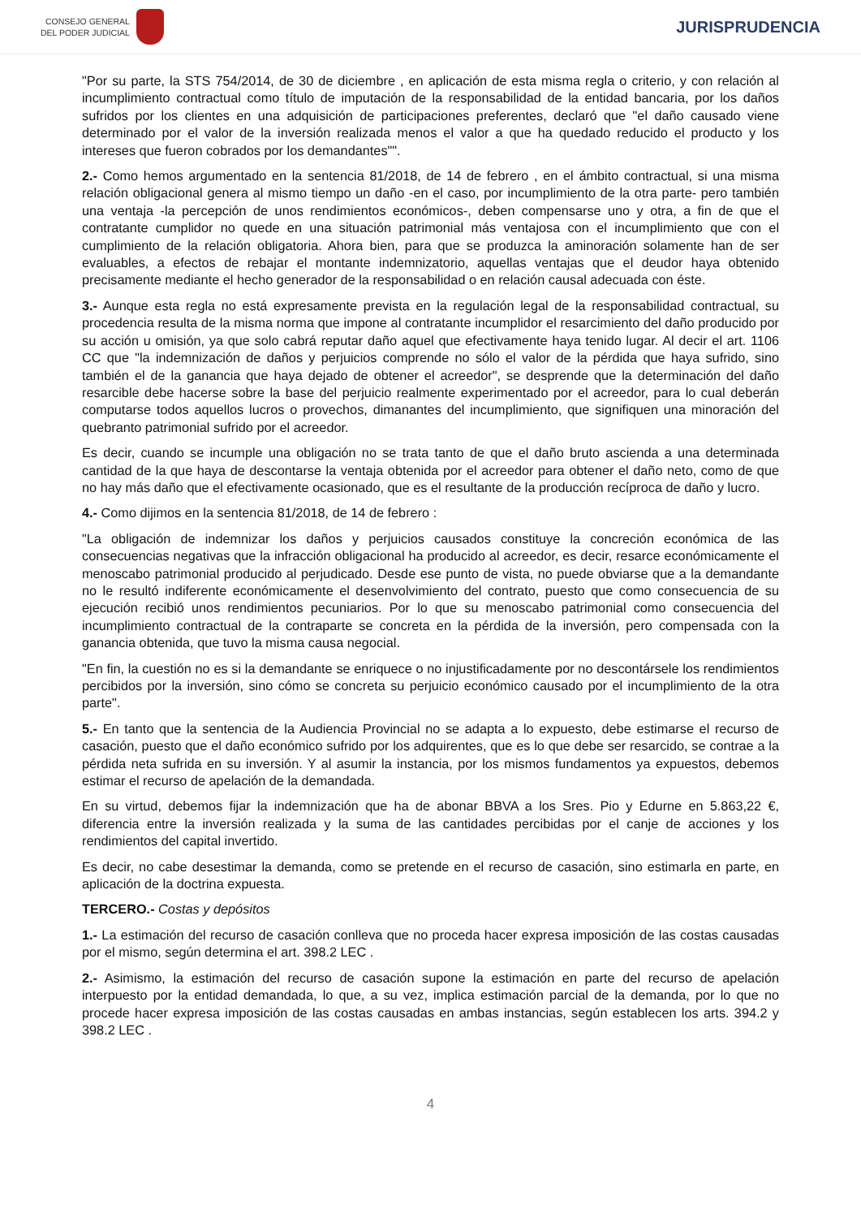CONSEJO GENERAL
DEL PODER JUDICIAL
JURISPRUDENCIA
"Por su parte, la STS 754/2014, de 30 de diciembre , en aplicación de esta misma regla o criterio, y con relación al incumplimiento contractual como título de imputación de la responsabilidad de la entidad bancaria, por los daños sufridos por los clientes en una adquisición de participaciones preferentes, declaró que "el daño causado viene determinado por el valor de la inversión realizada menos el valor a que ha quedado reducido el producto y los intereses que fueron cobrados por los demandantes"".
2.- Como hemos argumentado en la sentencia 81/2018, de 14 de febrero , en el ámbito contractual, si una misma relación obligacional genera al mismo tiempo un daño -en el caso, por incumplimiento de la otra parte- pero también una ventaja -la percepción de unos rendimientos económicos-, deben compensarse uno y otra, a fin de que el contratante cumplidor no quede en una situación patrimonial más ventajosa con el incumplimiento que con el cumplimiento de la relación obligatoria. Ahora bien, para que se produzca la aminoración solamente han de ser evaluables, a efectos de rebajar el montante indemnizatorio, aquellas ventajas que el deudor haya obtenido precisamente mediante el hecho generador de la responsabilidad o en relación causal adecuada con éste.
3.- Aunque esta regla no está expresamente prevista en la regulación legal de la responsabilidad contractual, su procedencia resulta de la misma norma que impone al contratante incumplidor el resarcimiento del daño producido por su acción u omisión, ya que solo cabrá reputar daño aquel que efectivamente haya tenido lugar. Al decir el art. 1106 CC que "la indemnización de daños y perjuicios comprende no sólo el valor de la pérdida que haya sufrido, sino también el de la ganancia que haya dejado de obtener el acreedor", se desprende que la determinación del daño resarcible debe hacerse sobre la base del perjuicio realmente experimentado por el acreedor, para lo cual deberán computarse todos aquellos lucros o provechos, dimanantes del incumplimiento, que signifiquen una minoración del quebranto patrimonial sufrido por el acreedor.
Es decir, cuando se incumple una obligación no se trata tanto de que el daño bruto ascienda a una determinada cantidad de la que haya de descontarse la ventaja obtenida por el acreedor para obtener el daño neto, como de que no hay más daño que el efectivamente ocasionado, que es el resultante de la producción recíproca de daño y lucro.
4.- Como dijimos en la sentencia 81/2018, de 14 de febrero :
"La obligación de indemnizar los daños y perjuicios causados constituye la concreción económica de las consecuencias negativas que la infracción obligacional ha producido al acreedor, es decir, resarce económicamente el menoscabo patrimonial producido al perjudicado. Desde ese punto de vista, no puede obviarse que a la demandante no le resultó indiferente económicamente el desenvolvimiento del contrato, puesto que como consecuencia de su ejecución recibió unos rendimientos pecuniarios. Por lo que su menoscabo patrimonial como consecuencia del incumplimiento contractual de la contraparte se concreta en la pérdida de la inversión, pero compensada con la ganancia obtenida, que tuvo la misma causa negocial.
"En fin, la cuestión no es si la demandante se enriquece o no injustificadamente por no descontársele los rendimientos percibidos por la inversión, sino cómo se concreta su perjuicio económico causado por el incumplimiento de la otra parte".
5.- En tanto que la sentencia de la Audiencia Provincial no se adapta a lo expuesto, debe estimarse el recurso de casación, puesto que el daño económico sufrido por los adquirentes, que es lo que debe ser resarcido, se contrae a la pérdida neta sufrida en su inversión. Y al asumir la instancia, por los mismos fundamentos ya expuestos, debemos estimar el recurso de apelación de la demandada.
En su virtud, debemos fijar la indemnización que ha de abonar BBVA a los Sres. Pio y Edurne en 5.863,22 €, diferencia entre la inversión realizada y la suma de las cantidades percibidas por el canje de acciones y los rendimientos del capital invertido.
Es decir, no cabe desestimar la demanda, como se pretende en el recurso de casación, sino estimarla en parte, en aplicación de la doctrina expuesta.
TERCERO.- Costas y depósitos
1.- La estimación del recurso de casación conlleva que no proceda hacer expresa imposición de las costas causadas por el mismo, según determina el art. 398.2 LEC .
2.- Asimismo, la estimación del recurso de casación supone la estimación en parte del recurso de apelación interpuesto por la entidad demandada, lo que, a su vez, implica estimación parcial de la demanda, por lo que no procede hacer expresa imposición de las costas causadas en ambas instancias, según establecen los arts. 394.2 y 398.2 LEC .
4